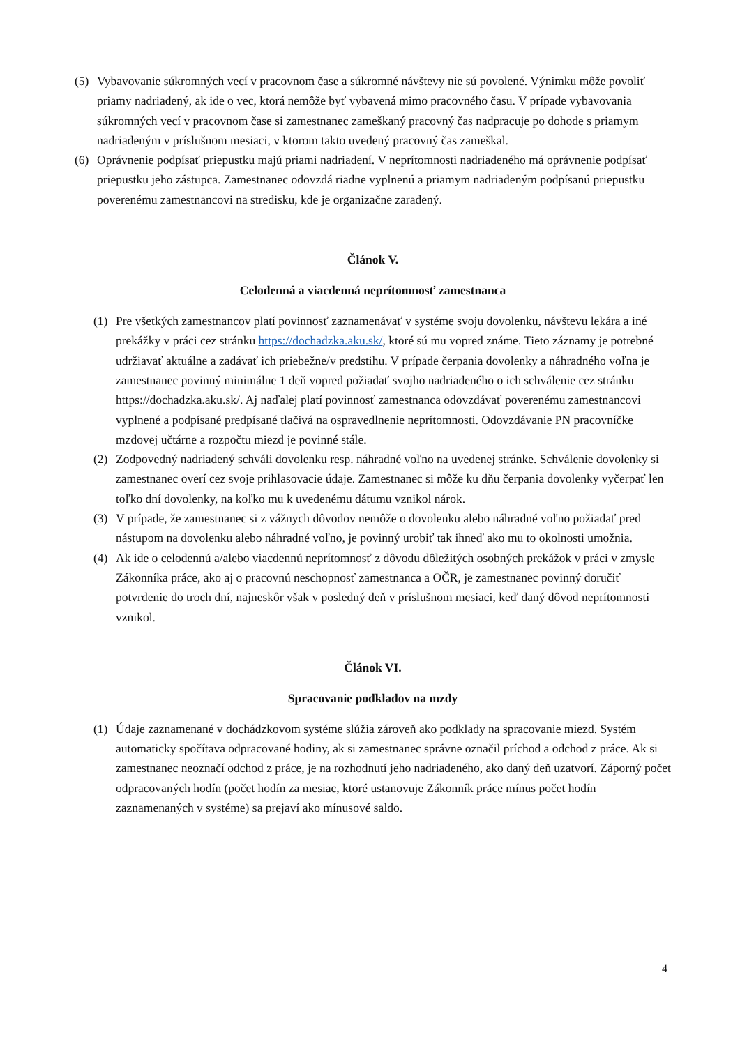(5) Vybavovanie súkromných vecí v pracovnom čase a súkromné návštevy nie sú povolené. Výnimku môže povoliť priamy nadriadený, ak ide o vec, ktorá nemôže byť vybavená mimo pracovného času. V prípade vybavovania súkromných vecí v pracovnom čase si zamestnanec zameškaný pracovný čas nadpracuje po dohode s priamym nadriadeným v príslušnom mesiaci, v ktorom takto uvedený pracovný čas zameškal.
(6) Oprávnenie podpísať priepustku majú priami nadriadení. V neprítomnosti nadriadeného má oprávnenie podpísať priepustku jeho zástupca. Zamestnanec odovzdá riadne vyplnenú a priamym nadriadeným podpísanú priepustku poverenému zamestnancovi na stredisku, kde je organizačne zaradený.
Článok V.
Celodenná a viacdenná neprítomnosť zamestnanca
(1) Pre všetkých zamestnancov platí povinnosť zaznamenávať v systéme svoju dovolenku, návštevu lekára a iné prekážky v práci cez stránku https://dochadzka.aku.sk/, ktoré sú mu vopred známe. Tieto záznamy je potrebné udržiavať aktuálne a zadávať ich priebežne/v predstihu. V prípade čerpania dovolenky a náhradného voľna je zamestnanec povinný minimálne 1 deň vopred požiadať svojho nadriadeného o ich schválenie cez stránku https://dochadzka.aku.sk/. Aj naďalej platí povinnosť zamestnanca odovzdávať poverenému zamestnancovi vyplnené a podpísané predpísané tlačivá na ospravedlnenie neprítomnosti. Odovzdávanie PN pracovníčke mzdovej učtárne a rozpočtu miezd je povinné stále.
(2) Zodpovedný nadriadený schváli dovolenku resp. náhradné voľno na uvedenej stránke. Schválenie dovolenky si zamestnanec overí cez svoje prihlasovacie údaje. Zamestnanec si môže ku dňu čerpania dovolenky vyčerpať len toľko dní dovolenky, na koľko mu k uvedenému dátumu vznikol nárok.
(3) V prípade, že zamestnanec si z vážnych dôvodov nemôže o dovolenku alebo náhradné voľno požiadať pred nástupom na dovolenku alebo náhradné voľno, je povinný urobiť tak ihneď ako mu to okolnosti umožnia.
(4) Ak ide o celodennú a/alebo viacdennú neprítomnosť z dôvodu dôležitých osobných prekážok v práci v zmysle Zákonníka práce, ako aj o pracovnú neschopnosť zamestnanca a OČR, je zamestnanec povinný doručiť potvrdenie do troch dní, najneskôr však v posledný deň v príslušnom mesiaci, keď daný dôvod neprítomnosti vznikol.
Článok VI.
Spracovanie podkladov na mzdy
(1) Údaje zaznamenané v dochádzkovom systéme slúžia zároveň ako podklady na spracovanie miezd. Systém automaticky spočítava odpracované hodiny, ak si zamestnanec správne označil príchod a odchod z práce. Ak si zamestnanec neoznačí odchod z práce, je na rozhodnutí jeho nadriadeného, ako daný deň uzatvorí. Záporný počet odpracovaných hodín (počet hodín za mesiac, ktoré ustanovuje Zákonník práce mínus počet hodín zaznamenaných v systéme) sa prejaví ako mínusové saldo.
4